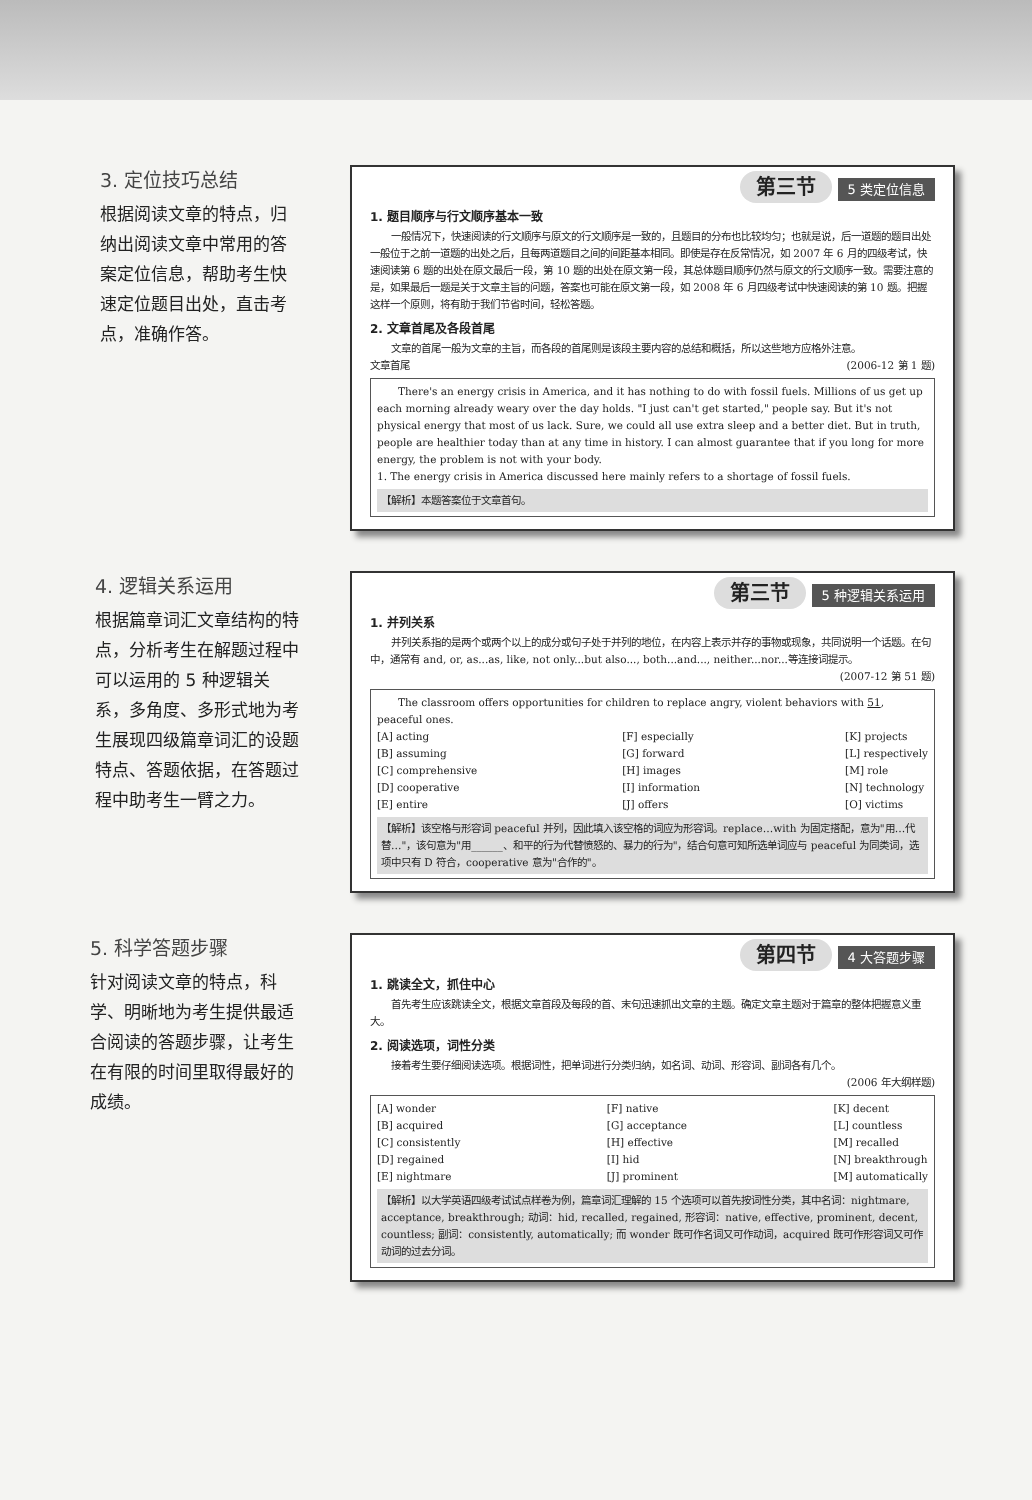3. 定位技巧总结
根据阅读文章的特点，归纳出阅读文章中常用的答案定位信息，帮助考生快速定位题目出处，直击考点，准确作答。
第三节 5 类定位信息
1. 题目顺序与行文顺序基本一致
一般情况下，快速阅读的行文顺序与原文的行文顺序是一致的，且题目的分布也比较均匀；也就是说，后一道题的题目出处一般位于之前一道题的出处之后，且每两道题目之间的间距基本相同。即使是存在反常情况，如 2007 年 6 月的四级考试，快速阅读第 6 题的出处在原文最后一段，第 10 题的出处在原文第一段，其总体题目顺序仍然与原文的行文顺序一致。需要注意的是，如果最后一题是关于文章主旨的问题，答案也可能在原文第一段，如 2008 年 6 月四级考试中快速阅读的第 10 题。把握这样一个原则，将有助于我们节省时间，轻松答题。
2. 文章首尾及各段首尾
文章的首尾一般为文章的主旨，而各段的首尾则是该段主要内容的总结和概括，所以这些地方应格外注意。
文章首尾 (2006-12 第 1 题)
There's an energy crisis in America, and it has nothing to do with fossil fuels. Millions of us get up each morning already weary over the day holds. "I just can't get started," people say. But it's not physical energy that most of us lack. Sure, we could all use extra sleep and a better diet. But in truth, people are healthier today than at any time in history. I can almost guarantee that if you long for more energy, the problem is not with your body.
1. The energy crisis in America discussed here mainly refers to a shortage of fossil fuels.
【解析】本题答案位于文章首句。
4. 逻辑关系运用
根据篇章词汇文章结构的特点，分析考生在解题过程中可以运用的 5 种逻辑关系，多角度、多形式地为考生展现四级篇章词汇的设题特点、答题依据，在答题过程中助考生一臂之力。
第三节 5 种逻辑关系运用
1. 并列关系
并列关系指的是两个或两个以上的成分或句子处于并列的地位，在内容上表示并存的事物或现象，共同说明一个话题。在句中，通常有 and, or, as...as, like, not only...but also..., both...and..., neither...nor...等连接词提示。
(2007-12 第 51 题)
The classroom offers opportunities for children to replace angry, violent behaviors with 51, peaceful ones.
[A] acting
[B] assuming
[C] comprehensive
[D] cooperative
[E] entire
[F] especially
[G] forward
[H] images
[I] information
[J] offers
[K] projects
[L] respectively
[M] role
[N] technology
[O] victims
【解析】该空格与形容词 peaceful 并列，因此填入该空格的词应为形容词。replace…with 为固定搭配，意为"用…代替…"，该句意为"用______、和平的行为代替愤怒的、暴力的行为"，结合句意可知所选单词应与 peaceful 为同类词，选项中只有 D 符合，cooperative 意为"合作的"。
5. 科学答题步骤
针对阅读文章的特点，科学、明晰地为考生提供最适合阅读的答题步骤，让考生在有限的时间里取得最好的成绩。
第四节 4 大答题步骤
1. 跳读全文，抓住中心
首先考生应该跳读全文，根据文章首段及每段的首、末句迅速抓出文章的主题。确定文章主题对于篇章的整体把握意义重大。
2. 阅读选项，词性分类
接着考生要仔细阅读选项。根据词性，把单词进行分类归纳，如名词、动词、形容词、副词各有几个。
(2006 年大纲样题)
[A] wonder
[B] acquired
[C] consistently
[D] regained
[E] nightmare
[F] native
[G] acceptance
[H] effective
[I] hid
[J] prominent
[K] decent
[L] countless
[M] recalled
[N] breakthrough
[M] automatically
【解析】以大学英语四级考试试点样卷为例，篇章词汇理解的 15 个选项可以首先按词性分类，其中名词：nightmare, acceptance, breakthrough; 动词：hid, recalled, regained, 形容词：native, effective, prominent, decent, countless; 副词：consistently, automatically; 而 wonder 既可作名词又可作动词，acquired 既可作形容词又可作动词的过去分词。